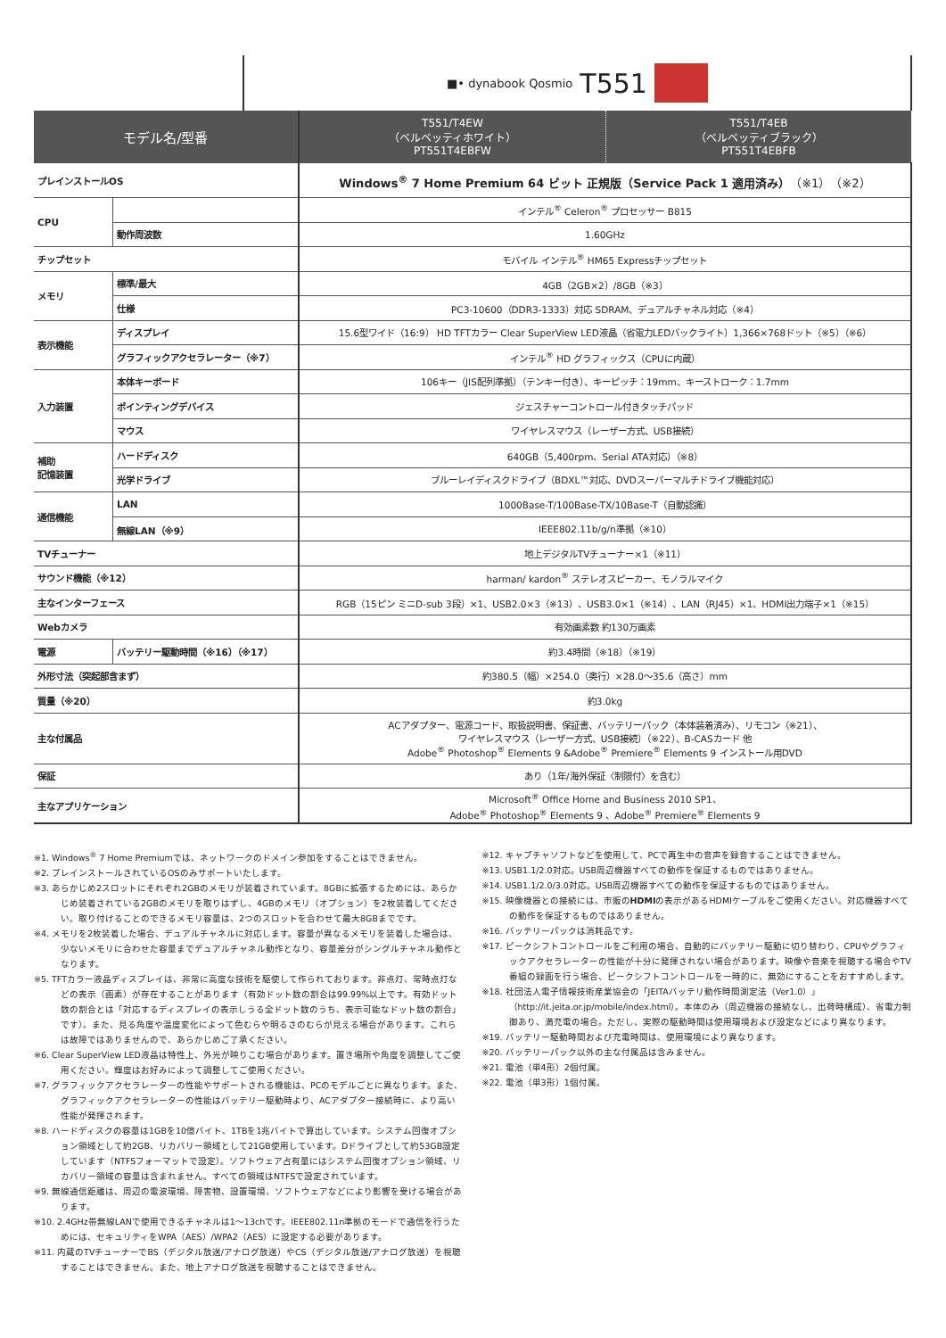■• dynabook Qosmio T551
| モデル名/型番 | | T551/T4EW （ベルベッティホワイト） PT551T4EBFW | T551/T4EB （ベルベッティブラック） PT551T4EBFB |
| --- | --- | --- | --- |
| プレインストールOS | | Windows<sup>®</sup> 7 Home Premium 64 ビット 正規版（Service Pack 1 適用済み） （※1）（※2） | |
| CPU | | インテル<sup>®</sup> Celeron<sup>®</sup> プロセッサー B815 | |
| | 動作周波数 | 1.60GHz | |
| チップセット | | モバイル インテル<sup>®</sup> HM65 Expressチップセット | |
| メモリ | 標準/最大 | 4GB（2GB×2）/8GB（※3） | |
| | 仕様 | PC3-10600（DDR3-1333）対応 SDRAM、デュアルチャネル対応（※4） | |
| 表示機能 | ディスプレイ | 15.6型ワイド（16:9） HD TFTカラー Clear SuperView LED液晶（省電力LEDバックライト）1,366×768ドット（※5）（※6） | |
| | グラフィックアクセラレーター（※7） | インテル<sup>®</sup> HD グラフィックス（CPUに内蔵） | |
| 入力装置 | 本体キーボード | 106キー（JIS配列準拠）（テンキー付き）、キーピッチ：19mm、キーストローク：1.7mm | |
| | ポインティングデバイス | ジェスチャーコントロール付きタッチパッド | |
| | マウス | ワイヤレスマウス（レーザー方式、USB接続） | |
| 補助 記憶装置 | ハードディスク | 640GB（5,400rpm、Serial ATA対応）（※8） | |
| | 光学ドライブ | ブルーレイディスクドライブ（BDXL™対応、DVDスーパーマルチドライブ機能対応） | |
| 通信機能 | LAN | 1000Base-T/100Base-TX/10Base-T（自動認識） | |
| | 無線LAN（※9） | IEEE802.11b/g/n準拠（※10） | |
| TVチューナー | | 地上デジタルTVチューナー×1（※11） | |
| サウンド機能（※12） | | harman/ kardon<sup>®</sup> ステレオスピーカー、モノラルマイク | |
| 主なインターフェース | | RGB（15ピン ミニD-sub 3段）×1、USB2.0×3（※13）、USB3.0×1（※14）、LAN（RJ45）×1、HDMI出力端子×1（※15） | |
| Webカメラ | | 有効画素数 約130万画素 | |
| 電源 | バッテリー駆動時間（※16）（※17） | 約3.4時間（※18）（※19） | |
| 外形寸法（突起部含まず） | | 約380.5（幅）×254.0（奥行）×28.0〜35.6（高さ）mm | |
| 質量（※20） | | 約3.0kg | |
| 主な付属品 | | ACアダプター、電源コード、取扱説明書、保証書、バッテリーパック（本体装着済み）、リモコン（※21）、 ワイヤレスマウス（レーザー方式、USB接続）（※22）、B-CASカード 他 Adobe<sup>®</sup> Photoshop<sup>®</sup> Elements 9 &Adobe<sup>®</sup> Premiere<sup>®</sup> Elements 9 インストール用DVD | |
| 保証 | | あり（1年/海外保証〈制限付〉を含む） | |
| 主なアプリケーション | | Microsoft<sup>®</sup> Office Home and Business 2010 SP1、 Adobe<sup>®</sup> Photoshop<sup>®</sup> Elements 9 、Adobe<sup>®</sup> Premiere<sup>®</sup> Elements 9 | |
※1. Windows<sup>®</sup> 7 Home Premiumでは、ネットワークのドメイン参加をすることはできません。
※2. プレインストールされているOSのみサポートいたします。
※3. あらかじめ2スロットにそれぞれ2GBのメモリが装着されています。8GBに拡張するためには、あらかじめ装着されている2GBのメモリを取りはずし、4GBのメモリ（オプション）を2枚装着してください。取り付けることのできるメモリ容量は、2つのスロットを合わせて最大8GBまでです。
※4. メモリを2枚装着した場合、デュアルチャネルに対応します。容量が異なるメモリを装着した場合は、少ないメモリに合わせた容量までデュアルチャネル動作となり、容量差分がシングルチャネル動作となります。
※5. TFTカラー液晶ディスプレイは、非常に高度な技術を駆使して作られております。非点灯、常時点灯などの表示（画素）が存在することがあります（有効ドット数の割合は99.99%以上です。有効ドット数の割合とは「対応するディスプレイの表示しうる全ドット数のうち、表示可能なドット数の割合」です）。また、見る角度や温度変化によって色むらや明るさのむらが見える場合があります。これらは故障ではありませんので、あらかじめご了承ください。
※6. Clear SuperView LED液晶は特性上、外光が映りこむ場合があります。置き場所や角度を調整してご使用ください。輝度はお好みによって調整してご使用ください。
※7. グラフィックアクセラレーターの性能やサポートされる機能は、PCのモデルごとに異なります。また、グラフィックアクセラレーターの性能はバッテリー駆動時より、ACアダプター接続時に、より高い性能が発揮されます。
※8. ハードディスクの容量は1GBを10億バイト、1TBを1兆バイトで算出しています。システム回復オプション領域として約2GB、リカバリー領域として21GB使用しています。Dドライブとして約53GB設定しています（NTFSフォーマットで設定）。ソフトウェア占有量にはシステム回復オプション領域、リカバリー領域の容量は含まれません。すべての領域はNTFSで設定されています。
※9. 無線通信距離は、周辺の電波環境、障害物、設置環境、ソフトウェアなどにより影響を受ける場合があります。
※10. 2.4GHz帯無線LANで使用できるチャネルは1〜13chです。IEEE802.11n準拠のモードで通信を行うためには、セキュリティをWPA（AES）/WPA2（AES）に設定する必要があります。
※11. 内蔵のTVチューナーでBS（デジタル放送/アナログ放送）やCS（デジタル放送/アナログ放送）を視聴することはできません。また、地上アナログ放送を視聴することはできません。
※12. キャプチャソフトなどを使用して、PCで再生中の音声を録音することはできません。
※13. USB1.1/2.0対応。USB周辺機器すべての動作を保証するものではありません。
※14. USB1.1/2.0/3.0対応。USB周辺機器すべての動作を保証するものではありません。
※15. 映像機器との接続には、市販のHDMIの表示があるHDMIケーブルをご使用ください。対応機器すべての動作を保証するものではありません。
※16. バッテリーパックは消耗品です。
※17. ピークシフトコントロールをご利用の場合、自動的にバッテリー駆動に切り替わり、CPUやグラフィックアクセラレーターの性能が十分に発揮されない場合があります。映像や音楽を視聴する場合やTV番組の録画を行う場合、ピークシフトコントロールを一時的に、無効にすることをおすすめします。
※18. 社団法人電子情報技術産業協会の「JEITAバッテリ動作時間測定法（Ver1.0）」（http://it.jeita.or.jp/mobile/index.html）。本体のみ（周辺機器の接続なし、出荷時構成）、省電力制御あり、満充電の場合。ただし、実際の駆動時間は使用環境および設定などにより異なります。
※19. バッテリー駆動時間および充電時間は、使用環境により異なります。
※20. バッテリーパック以外の主な付属品は含みません。
※21. 電池（単4形）2個付属。
※22. 電池（単3形）1個付属。